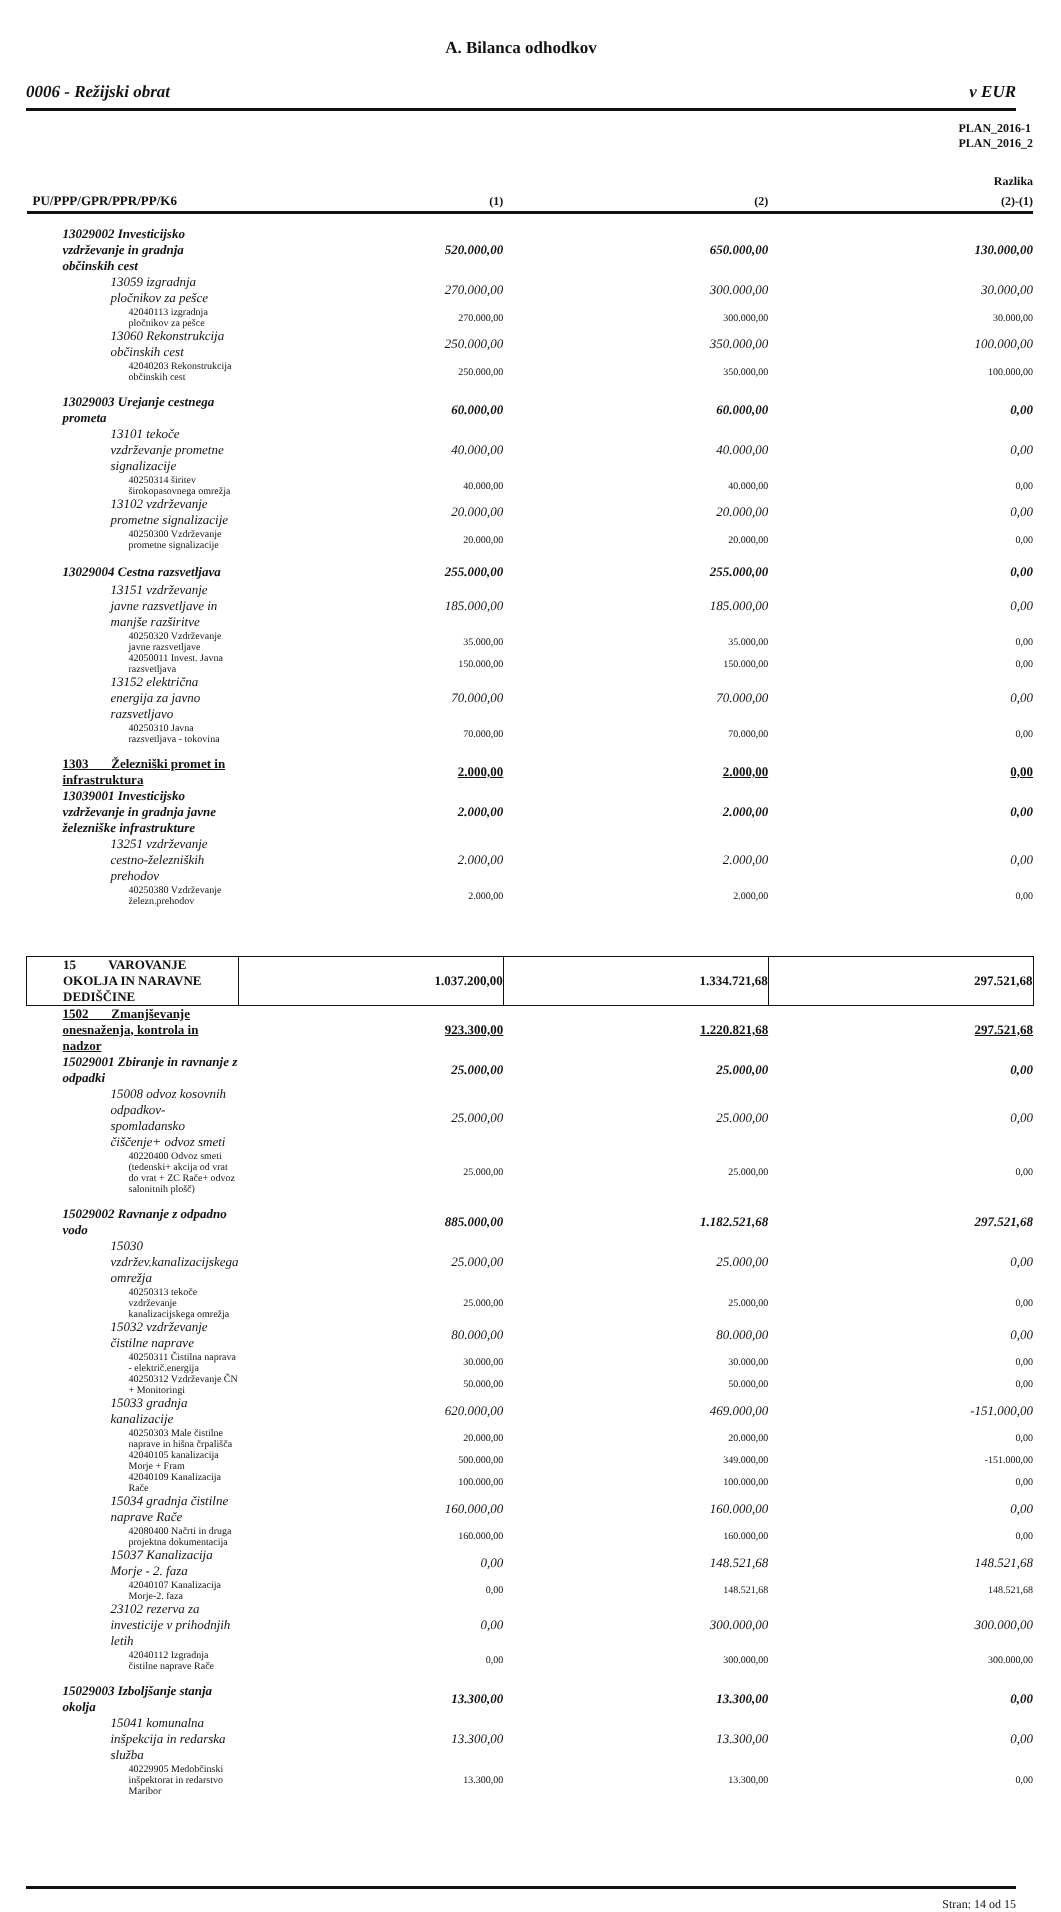A. Bilanca odhodkov
0006 - Režijski obrat v EUR
| | PLAN_2016-1 PLAN_2016_2 | | |
| | | | Razlika |
| PU/PPP/GPR/PPR/PP/K6 | (1) | (2) | (2)-(1) |
| 13029002 Investicijsko vzdrževanje in gradnja občinskih cest | 520.000,00 | 650.000,00 | 130.000,00 |
| 13059 izgradnja pločnikov za pešce | 270.000,00 | 300.000,00 | 30.000,00 |
| 42040113 izgradnja pločnikov za pešce | 270.000,00 | 300.000,00 | 30.000,00 |
| 13060 Rekonstrukcija občinskih cest | 250.000,00 | 350.000,00 | 100.000,00 |
| 42040203 Rekonstrukcija občinskih cest | 250.000,00 | 350.000,00 | 100.000,00 |
| 13029003 Urejanje cestnega prometa | 60.000,00 | 60.000,00 | 0,00 |
| 13101 tekoče vzdrževanje prometne signalizacije | 40.000,00 | 40.000,00 | 0,00 |
| 40250314 širitev širokopasovnega omrežja | 40.000,00 | 40.000,00 | 0,00 |
| 13102 vzdrževanje prometne signalizacije | 20.000,00 | 20.000,00 | 0,00 |
| 40250300 Vzdrževanje prometne signalizacije | 20.000,00 | 20.000,00 | 0,00 |
| 13029004 Cestna razsvetljava | 255.000,00 | 255.000,00 | 0,00 |
| 13151 vzdrževanje javne razsvetljave in manjše razširitve | 185.000,00 | 185.000,00 | 0,00 |
| 40250320 Vzdrževanje javne razsvetljave | 35.000,00 | 35.000,00 | 0,00 |
| 42050011 Invest. Javna razsvetljava | 150.000,00 | 150.000,00 | 0,00 |
| 13152 električna energija za javno razsvetljavo | 70.000,00 | 70.000,00 | 0,00 |
| 40250310 Javna razsvetljava - tokovina | 70.000,00 | 70.000,00 | 0,00 |
| 1303 Železniški promet in infrastruktura | 2.000,00 | 2.000,00 | 0,00 |
| 13039001 Investicijsko vzdrževanje in gradnja javne železniške infrastrukture | 2.000,00 | 2.000,00 | 0,00 |
| 13251 vzdrževanje cestno-železniških prehodov | 2.000,00 | 2.000,00 | 0,00 |
| 40250380 Vzdrževanje železn.prehodov | 2.000,00 | 2.000,00 | 0,00 |
| 15 VAROVANJE OKOLJA IN NARAVNE DEDIŠČINE | 1.037.200,00 | 1.334.721,68 | 297.521,68 |
| 1502 Zmanjševanje onesnaženja, kontrola in nadzor | 923.300,00 | 1.220.821,68 | 297.521,68 |
| 15029001 Zbiranje in ravnanje z odpadki | 25.000,00 | 25.000,00 | 0,00 |
| 15008 odvoz kosovnih odpadkov-spomladansko čiščenje+ odvoz smeti | 25.000,00 | 25.000,00 | 0,00 |
| 40220400 Odvoz smeti (tedenski+ akcija od vrat do vrat + ZC Rače+ odvoz salonitnih plošč) | 25.000,00 | 25.000,00 | 0,00 |
| 15029002 Ravnanje z odpadno vodo | 885.000,00 | 1.182.521,68 | 297.521,68 |
| 15030 vzdržev.kanalizacijskega omrežja | 25.000,00 | 25.000,00 | 0,00 |
| 40250313 tekoče vzdrževanje kanalizacijskega omrežja | 25.000,00 | 25.000,00 | 0,00 |
| 15032 vzdrževanje čistilne naprave | 80.000,00 | 80.000,00 | 0,00 |
| 40250311 Čistilna naprava - električ.energija | 30.000,00 | 30.000,00 | 0,00 |
| 40250312 Vzdrževanje ČN + Monitoringi | 50.000,00 | 50.000,00 | 0,00 |
| 15033 gradnja kanalizacije | 620.000,00 | 469.000,00 | -151.000,00 |
| 40250303 Male čistilne naprave in hišna črpališča | 20.000,00 | 20.000,00 | 0,00 |
| 42040105 kanalizacija Morje + Fram | 500.000,00 | 349.000,00 | -151.000,00 |
| 42040109 Kanalizacija Rače | 100.000,00 | 100.000,00 | 0,00 |
| 15034 gradnja čistilne naprave Rače | 160.000,00 | 160.000,00 | 0,00 |
| 42080400 Načrti in druga projektna dokumentacija | 160.000,00 | 160.000,00 | 0,00 |
| 15037 Kanalizacija Morje - 2. faza | 0,00 | 148.521,68 | 148.521,68 |
| 42040107 Kanalizacija Morje-2. faza | 0,00 | 148.521,68 | 148.521,68 |
| 23102 rezerva za investicije v prihodnjih letih | 0,00 | 300.000,00 | 300.000,00 |
| 42040112 Izgradnja čistilne naprave Rače | 0,00 | 300.000,00 | 300.000,00 |
| 15029003 Izboljšanje stanja okolja | 13.300,00 | 13.300,00 | 0,00 |
| 15041 komunalna inšpekcija in redarska služba | 13.300,00 | 13.300,00 | 0,00 |
| 40229905 Medobčinski inšpektorat in redarstvo Maribor | 13.300,00 | 13.300,00 | 0,00 |
Stran: 14 od 15